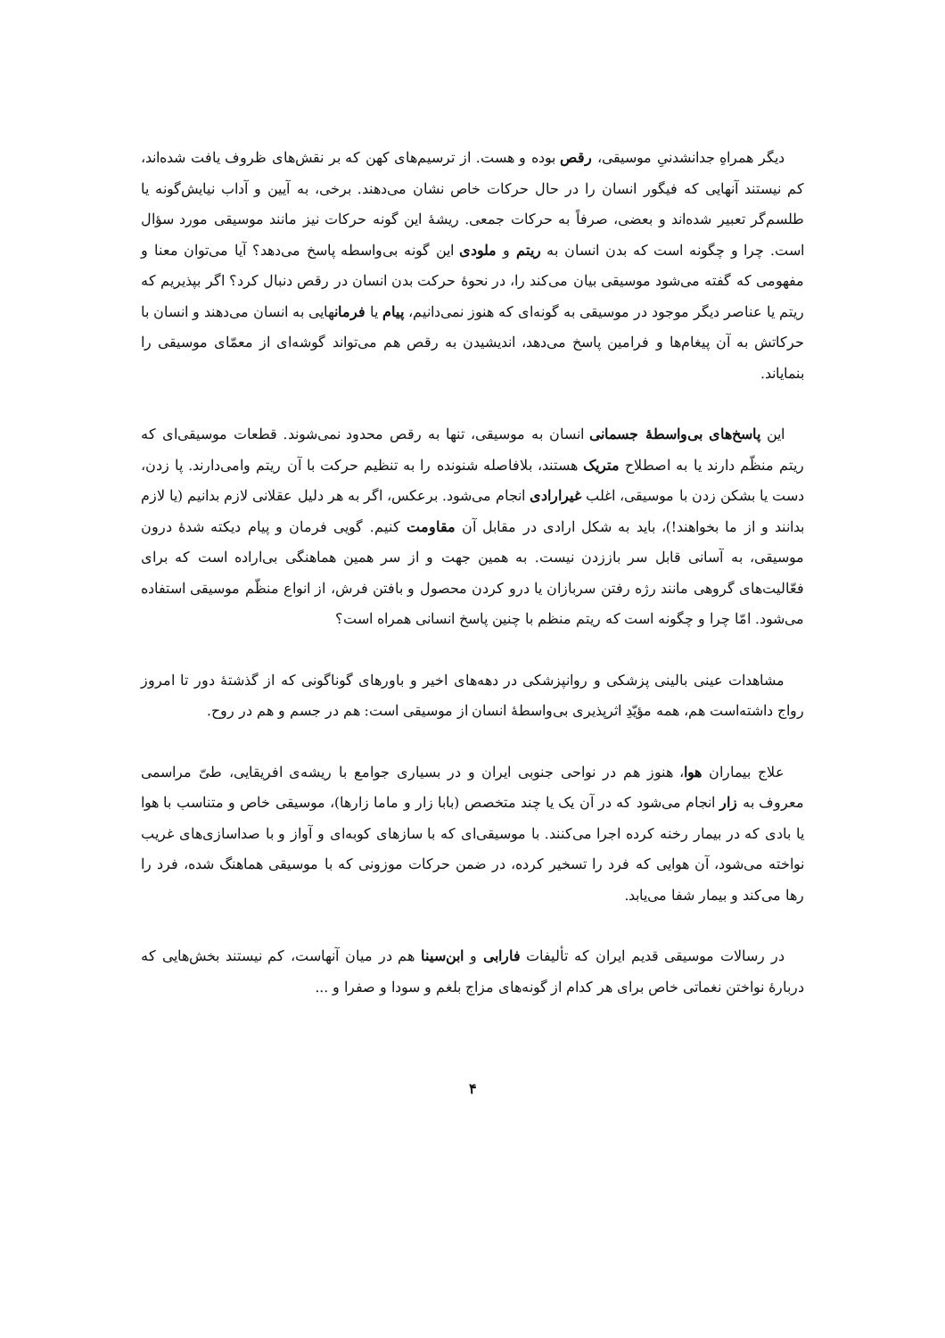دیگر همراهِ جدانشدنیِ موسیقی، رقص بوده و هست. از ترسیم‌های کهن که بر نقش‌های ظروف یافت شده‌اند، کم نیستند آنهایی که فیگور انسان را در حال حرکات خاص نشان می‌دهند. برخی، به آیین و آداب نیایش‌گونه یا طلسم‌گر تعبیر شده‌اند و بعضی، صرفاً به حرکات جمعی. ریشهٔ این گونه حرکات نیز مانند موسیقی مورد سؤال است. چرا و چگونه است که بدن انسان به ریتم و ملودی این گونه بی‌واسطه پاسخ می‌دهد؟ آیا می‌توان معنا و مفهومی که گفته می‌شود موسیقی بیان می‌کند را، در نحوهٔ حرکت بدن انسان در رقص دنبال کرد؟ اگر بپذیریم که ریتم یا عناصر دیگر موجود در موسیقی به گونه‌ای که هنوز نمی‌دانیم، پیام یا فرمانهایی به انسان می‌دهند و انسان با حرکاتش به آن پیغام‌ها و فرامین پاسخ می‌دهد، اندیشیدن به رقص هم می‌تواند گوشه‌ای از معمّای موسیقی را بنمایاند.
این پاسخ‌های بی‌واسطهٔ جسمانی انسان به موسیقی، تنها به رقص محدود نمی‌شوند. قطعات موسیقی‌ای که ریتم منظّم دارند یا به اصطلاح متریک هستند، بلافاصله شنونده را به تنظیم حرکت با آن ریتم وامی‌دارند. پا زدن، دست یا بشکن زدن با موسیقی، اغلب غیرارادی انجام می‌شود. برعکس، اگر به هر دلیل عقلانی لازم بدانیم (یا لازم بدانند و از ما بخواهند!)، باید به شکل ارادی در مقابل آن مقاومت کنیم. گویی فرمان و پیام دیکته شدهٔ درون موسیقی، به آسانی قابل سر باززدن نیست. به همین جهت و از سر همین هماهنگی بی‌اراده است که برای فعّالیت‌های گروهی مانند رژه رفتن سربازان یا درو کردن محصول و بافتن فرش، از انواع منظّم موسیقی استفاده می‌شود. امّا چرا و چگونه است که ریتم منظم با چنین پاسخ انسانی همراه است؟
مشاهدات عینی بالینی پزشکی و روانپزشکی در دهه‌های اخیر و باورهای گوناگونی که از گذشتهٔ دور تا امروز رواج داشته‌است هم، همه مؤیّدِ اثرپذیری بی‌واسطهٔ انسان از موسیقی است: هم در جسم و هم در روح.
علاج بیماران هوا، هنوز هم در نواحی جنوبی ایران و در بسیاری جوامع با ریشه‌ی افریقایی، طیّ مراسمی معروف به زار انجام می‌شود که در آن یک یا چند متخصص (بابا زار و ماما زارها)، موسیقی خاص و متناسب با هوا یا بادی که در بیمار رخنه کرده اجرا می‌کنند. با موسیقی‌ای که با سازهای کوبه‌ای و آواز و با صداسازی‌های غریب نواخته می‌شود، آن هوایی که فرد را تسخیر کرده، در ضمن حرکات موزونی که با موسیقی هماهنگ شده، فرد را رها می‌کند و بیمار شفا می‌یابد.
در رسالات موسیقی قدیم ایران که تألیفات فارابی و ابن‌سینا هم در میان آنهاست، کم نیستند بخش‌هایی که دربارهٔ نواختن نغماتی خاص برای هر کدام از گونه‌های مزاج بلغم و سودا و صفرا و ...
۴